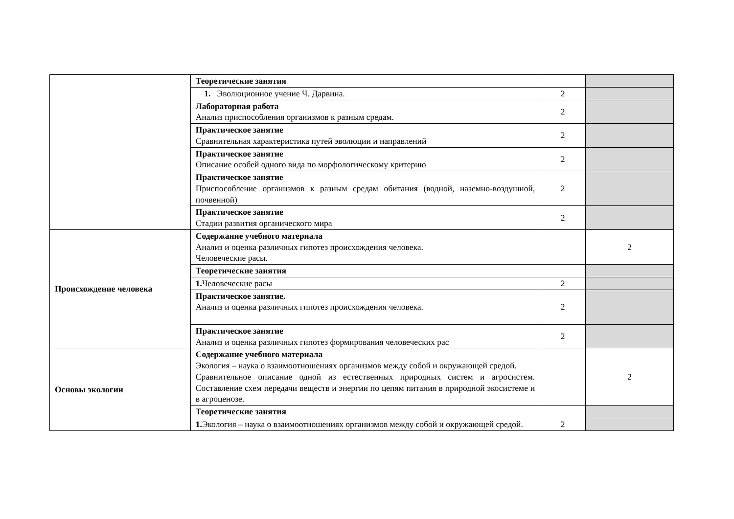| | Теоретические занятия | | |
| | 1. Эволюционное учение Ч. Дарвина. | 2 | |
| | Лабораторная работа Анализ приспособления организмов к разным средам. | 2 | |
| | Практическое занятие Сравнительная характеристика путей эволюции и направлений | 2 | |
| | Практическое занятие Описание особей одного вида по морфологическому критерию | 2 | |
| | Практическое занятие Приспособление организмов к разным средам обитания (водной, наземно-воздушной, почвенной) | 2 | |
| | Практическое занятие Стадии развития органического мира | 2 | |
| Происхождение человека | Содержание учебного материала Анализ и оценка различных гипотез происхождения человека. Человеческие расы. | | 2 |
| | Теоретические занятия | | |
| | 1. Человеческие расы | 2 | |
| | Практическое занятие. Анализ и оценка различных гипотез происхождения человека. | 2 | |
| | Практическое занятие Анализ и оценка различных гипотез формирования человеческих рас | 2 | |
| Основы экологии | Содержание учебного материала Экология – наука о взаимоотношениях организмов между собой и окружающей средой. Сравнительное описание одной из естественных природных систем и агросистем. Составление схем передачи веществ и энергии по цепям питания в природной экосистеме и в агроценозе. | | 2 |
| | Теоретические занятия | | |
| | 1. Экология – наука о взаимоотношениях организмов между собой и окружающей средой. | 2 | |